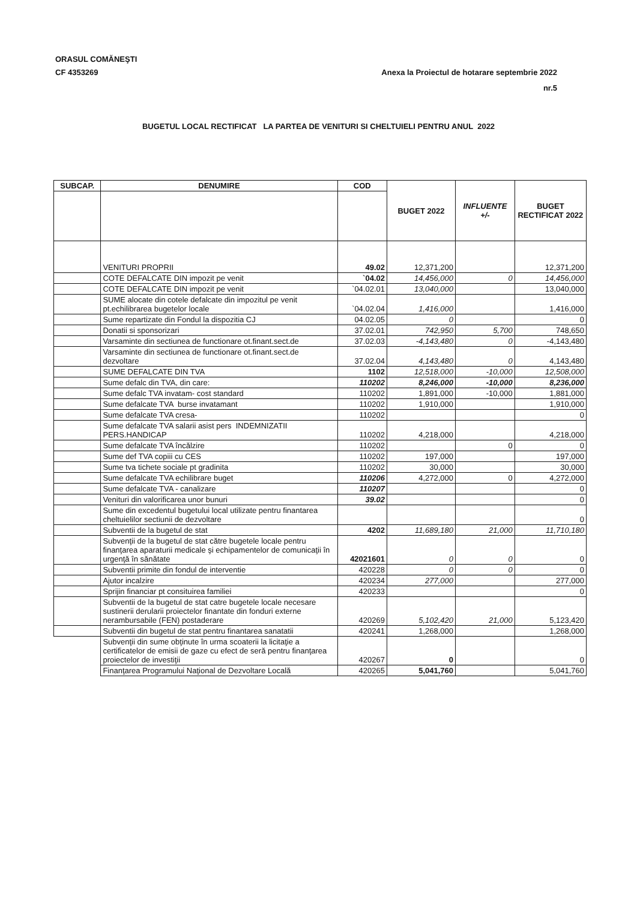ORASUL COMĂNEŞTI
CF 4353269
Anexa la Proiectul de hotarare septembrie 2022
nr.5
BUGETUL LOCAL RECTIFICAT LA PARTEA DE VENITURI SI CHELTUIELI PENTRU ANUL 2022
| SUBCAP. | DENUMIRE | COD | BUGET 2022 | INFLUENTE +/- | BUGET RECTIFICAT 2022 |
| --- | --- | --- | --- | --- | --- |
| | VENITURI PROPRII | 49.02 | 12,371,200 | | 12,371,200 |
| | COTE DEFALCATE DIN impozit pe venit | `04.02 | 14,456,000 | 0 | 14,456,000 |
| | COTE DEFALCATE DIN impozit pe venit | `04.02.01 | 13,040,000 | | 13,040,000 |
| | SUME alocate din cotele defalcate din impozitul pe venit pt.echilibrarea bugetelor locale | `04.02.04 | 1,416,000 | | 1,416,000 |
| | Sume repartizate din Fondul la dispozitia CJ | 04.02.05 | 0 | | 0 |
| | Donatii si sponsorizari | 37.02.01 | 742,950 | 5,700 | 748,650 |
| | Varsaminte din sectiunea de functionare ot.finant.sect.de | 37.02.03 | -4,143,480 | 0 | -4,143,480 |
| | Varsaminte din sectiunea de functionare ot.finant.sect.de dezvoltare | 37.02.04 | 4,143,480 | 0 | 4,143,480 |
| | SUME DEFALCATE DIN TVA | 1102 | 12,518,000 | -10,000 | 12,508,000 |
| | Sume defalc din TVA, din care: | 110202 | 8,246,000 | -10,000 | 8,236,000 |
| | Sume defalc TVA invatam- cost standard | 110202 | 1,891,000 | -10,000 | 1,881,000 |
| | Sume defalcate TVA burse invatamant | 110202 | 1,910,000 | | 1,910,000 |
| | Sume defalcate TVA cresa- | 110202 | | | 0 |
| | Sume defalcate TVA salarii asist pers INDEMNIZATII PERS.HANDICAP | 110202 | 4,218,000 | | 4,218,000 |
| | Sume defalcate TVA încălzire | 110202 | | 0 | 0 |
| | Sume def TVA copiii cu CES | 110202 | 197,000 | | 197,000 |
| | Sume tva tichete sociale pt gradinita | 110202 | 30,000 | | 30,000 |
| | Sume defalcate TVA echilibrare buget | 110206 | 4,272,000 | 0 | 4,272,000 |
| | Sume defalcate TVA - canalizare | 110207 | | | 0 |
| | Venituri din valorificarea unor bunuri | 39.02 | | | 0 |
| | Sume din excedentul bugetului local utilizate pentru finantarea cheltuielilor sectiunii de dezvoltare | | | | 0 |
| | Subventii de la bugetul de stat | 4202 | 11,689,180 | 21,000 | 11,710,180 |
| | Subvenţii de la bugetul de stat către bugetele locale pentru finanţarea aparaturii medicale şi echipamentelor de comunicaţii în urgenţă în sănătate | 42021601 | 0 | 0 | 0 |
| | Subventii primite din fondul de interventie | 420228 | 0 | 0 | 0 |
| | Ajutor incalzire | 420234 | 277,000 | | 277,000 |
| | Sprijin financiar pt consituirea familiei | 420233 | | | 0 |
| | Subventii de la bugetul de stat catre bugetele locale necesare sustinerii derularii proiectelor finantate din fonduri externe nerambursabile (FEN) postaderare | 420269 | 5,102,420 | 21,000 | 5,123,420 |
| | Subventii din bugetul de stat pentru finantarea sanatatii | 420241 | 1,268,000 | | 1,268,000 |
| | Subvenţii din sume obţinute în urma scoaterii la licitaţie a certificatelor de emisii de gaze cu efect de seră pentru finanţarea proiectelor de investiţii | 420267 | 0 | | 0 |
| | Finanţarea Programului Naţional de Dezvoltare Locală | 420265 | 5,041,760 | | 5,041,760 |